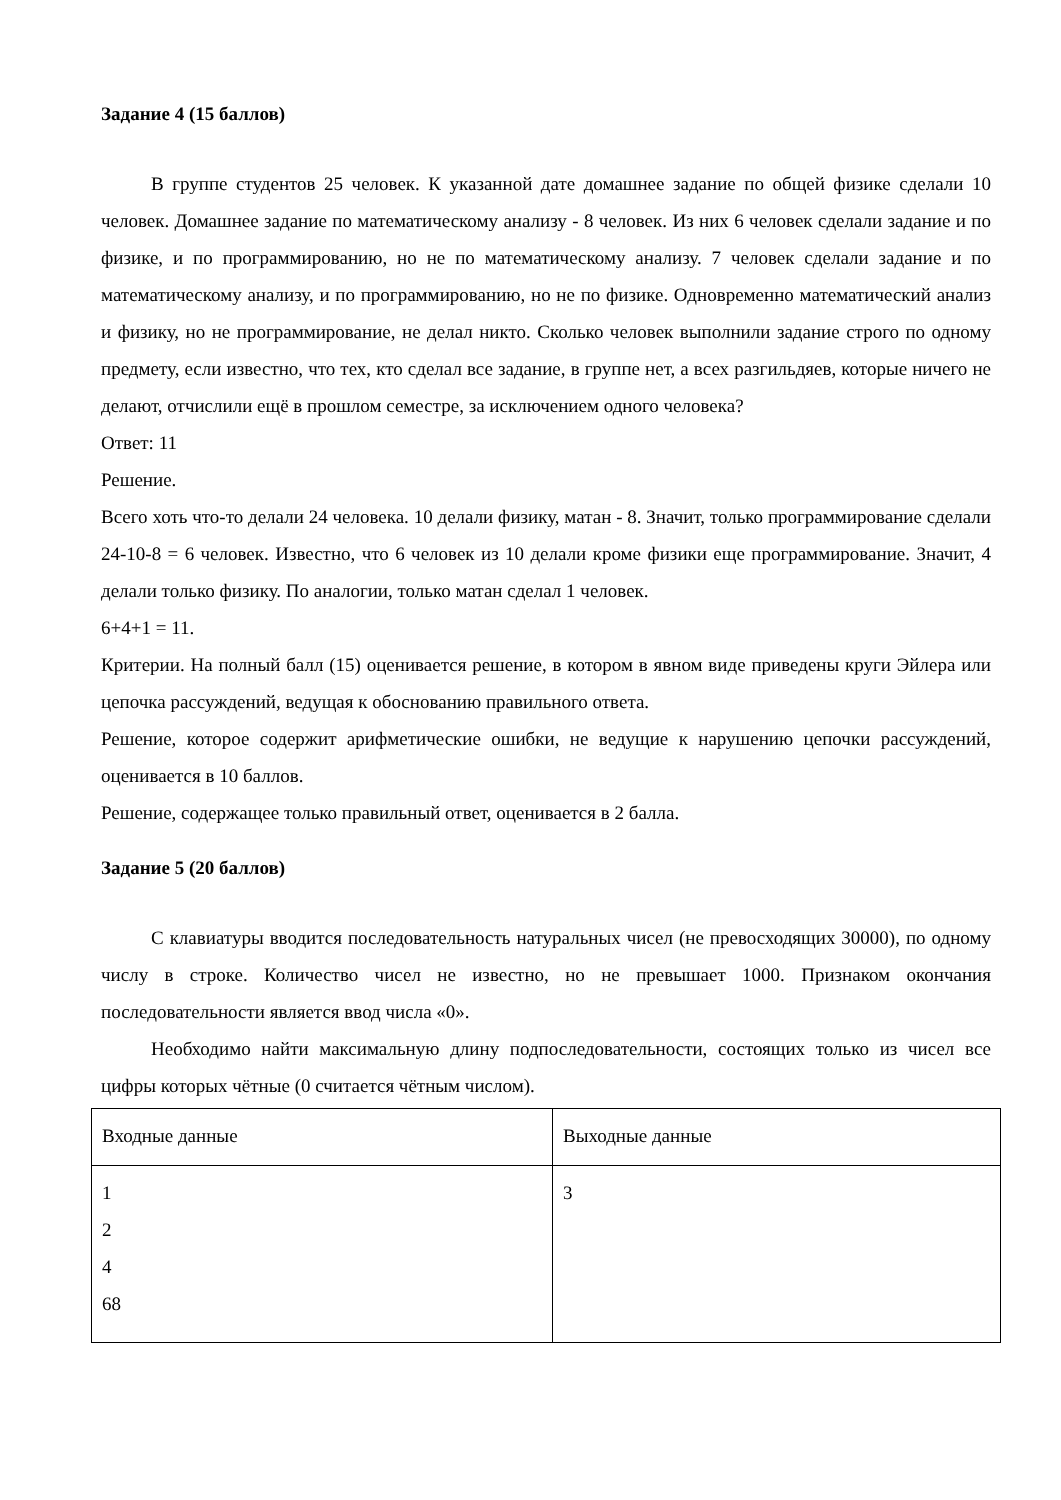Задание 4 (15 баллов)
В группе студентов 25 человек. К указанной дате домашнее задание по общей физике сделали 10 человек. Домашнее задание по математическому анализу - 8 человек. Из них 6 человек сделали задание и по физике, и по программированию, но не по математическому анализу. 7 человек сделали задание и по математическому анализу, и по программированию, но не по физике. Одновременно математический анализ и физику, но не программирование, не делал никто. Сколько человек выполнили задание строго по одному предмету, если известно, что тех, кто сделал все задание, в группе нет, а всех разгильдяев, которые ничего не делают, отчислили ещё в прошлом семестре, за исключением одного человека?
Ответ: 11
Решение.
Всего хоть что-то делали 24 человека. 10 делали физику, матан - 8. Значит, только программирование сделали 24-10-8 = 6 человек. Известно, что 6 человек из 10 делали кроме физики еще программирование. Значит, 4 делали только физику. По аналогии, только матан сделал 1 человек.
6+4+1 = 11.
Критерии. На полный балл (15) оценивается решение, в котором в явном виде приведены круги Эйлера или цепочка рассуждений, ведущая к обоснованию правильного ответа.
Решение, которое содержит арифметические ошибки, не ведущие к нарушению цепочки рассуждений, оценивается в 10 баллов.
Решение, содержащее только правильный ответ, оценивается в 2 балла.
Задание 5 (20 баллов)
С клавиатуры вводится последовательность натуральных чисел (не превосходящих 30000), по одному числу в строке. Количество чисел не известно, но не превышает 1000. Признаком окончания последовательности является ввод числа «0».
Необходимо найти максимальную длину подпоследовательности, состоящих только из чисел все цифры которых чётные (0 считается чётным числом).
| Входные данные | Выходные данные |
| 1 2 4 68 | 3 |